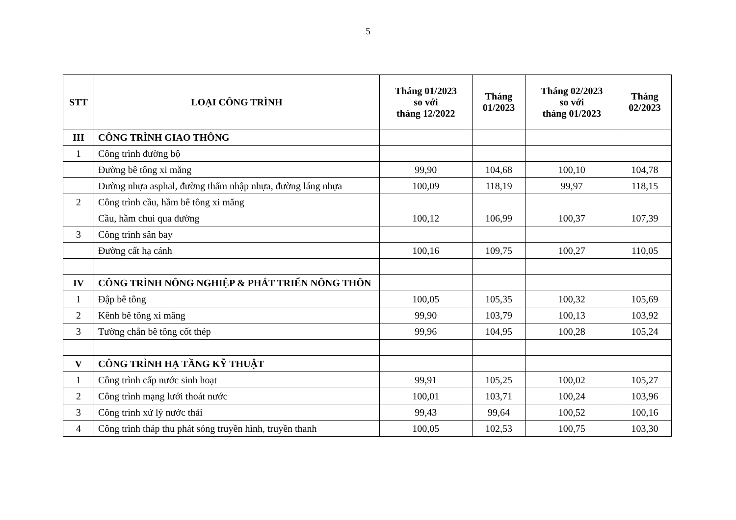5
| STT | LOẠI CÔNG TRÌNH | Tháng 01/2023 so với tháng 12/2022 | Tháng 01/2023 | Tháng 02/2023 so với tháng 01/2023 | Tháng 02/2023 |
| --- | --- | --- | --- | --- | --- |
| III | CÔNG TRÌNH GIAO THÔNG | | | | |
| 1 | Công trình đường bộ | | | | |
| | Đường bê tông xi măng | 99,90 | 104,68 | 100,10 | 104,78 |
| | Đường nhựa asphal, đường thấm nhập nhựa, đường láng nhựa | 100,09 | 118,19 | 99,97 | 118,15 |
| 2 | Công trình cầu, hầm bê tông xi măng | | | | |
| | Cầu, hầm chui qua đường | 100,12 | 106,99 | 100,37 | 107,39 |
| 3 | Công trình sân bay | | | | |
| | Đường cất hạ cánh | 100,16 | 109,75 | 100,27 | 110,05 |
| IV | CÔNG TRÌNH NÔNG NGHIỆP & PHÁT TRIỂN NÔNG THÔN | | | | |
| 1 | Đập bê tông | 100,05 | 105,35 | 100,32 | 105,69 |
| 2 | Kênh bê tông xi măng | 99,90 | 103,79 | 100,13 | 103,92 |
| 3 | Tường chắn bê tông cốt thép | 99,96 | 104,95 | 100,28 | 105,24 |
| V | CÔNG TRÌNH HẠ TẦNG KỸ THUẬT | | | | |
| 1 | Công trình cấp nước sinh hoạt | 99,91 | 105,25 | 100,02 | 105,27 |
| 2 | Công trình mạng lưới thoát nước | 100,01 | 103,71 | 100,24 | 103,96 |
| 3 | Công trình xử lý nước thải | 99,43 | 99,64 | 100,52 | 100,16 |
| 4 | Công trình tháp thu phát sóng truyền hình, truyền thanh | 100,05 | 102,53 | 100,75 | 103,30 |